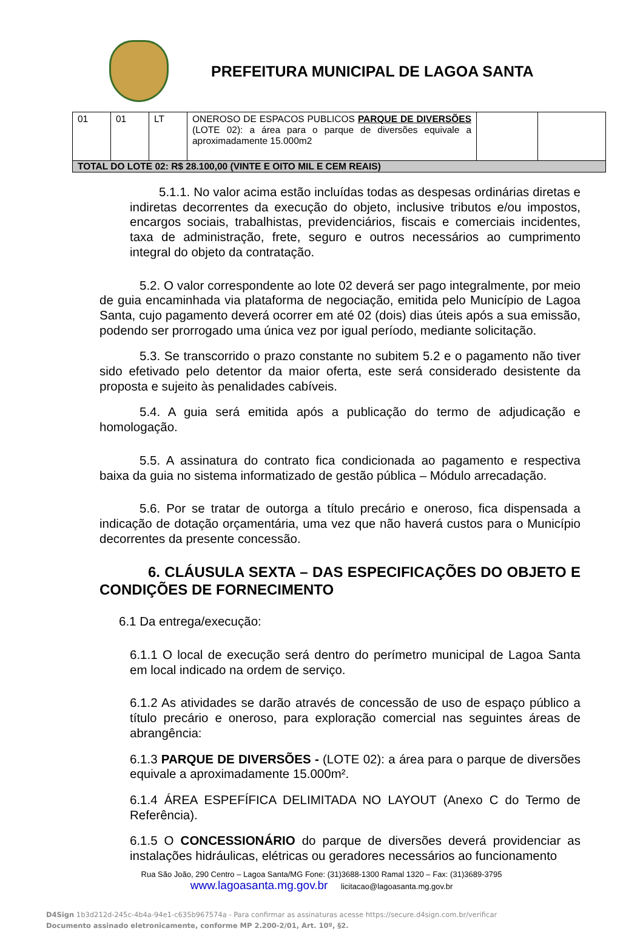PREFEITURA MUNICIPAL DE LAGOA SANTA
| 01 | 01 | LT | ONEROSO DE ESPACOS PUBLICOS PARQUE DE DIVERSÕES (LOTE 02): a área para o parque de diversões equivale a aproximadamente 15.000m2 | | |
| TOTAL DO LOTE 02: R$ 28.100,00 (VINTE E OITO MIL E CEM REAIS) | | | | | |
5.1.1. No valor acima estão incluídas todas as despesas ordinárias diretas e indiretas decorrentes da execução do objeto, inclusive tributos e/ou impostos, encargos sociais, trabalhistas, previdenciários, fiscais e comerciais incidentes, taxa de administração, frete, seguro e outros necessários ao cumprimento integral do objeto da contratação.
5.2. O valor correspondente ao lote 02 deverá ser pago integralmente, por meio de guia encaminhada via plataforma de negociação, emitida pelo Município de Lagoa Santa, cujo pagamento deverá ocorrer em até 02 (dois) dias úteis após a sua emissão, podendo ser prorrogado uma única vez por igual período, mediante solicitação.
5.3. Se transcorrido o prazo constante no subitem 5.2 e o pagamento não tiver sido efetivado pelo detentor da maior oferta, este será considerado desistente da proposta e sujeito às penalidades cabíveis.
5.4. A guia será emitida após a publicação do termo de adjudicação e homologação.
5.5. A assinatura do contrato fica condicionada ao pagamento e respectiva baixa da guia no sistema informatizado de gestão pública – Módulo arrecadação.
5.6. Por se tratar de outorga a título precário e oneroso, fica dispensada a indicação de dotação orçamentária, uma vez que não haverá custos para o Município decorrentes da presente concessão.
6. CLÁUSULA SEXTA – DAS ESPECIFICAÇÕES DO OBJETO E CONDIÇÕES DE FORNECIMENTO
6.1 Da entrega/execução:
6.1.1 O local de execução será dentro do perímetro municipal de Lagoa Santa em local indicado na ordem de serviço.
6.1.2 As atividades se darão através de concessão de uso de espaço público a título precário e oneroso, para exploração comercial nas seguintes áreas de abrangência:
6.1.3 PARQUE DE DIVERSÕES - (LOTE 02): a área para o parque de diversões equivale a aproximadamente 15.000m².
6.1.4 ÁREA ESPEFÍFICA DELIMITADA NO LAYOUT (Anexo C do Termo de Referência).
6.1.5 O CONCESSIONÁRIO do parque de diversões deverá providenciar as instalações hidráulicas, elétricas ou geradores necessários ao funcionamento
Rua São João, 290 Centro – Lagoa Santa/MG Fone: (31)3688-1300 Ramal 1320 – Fax: (31)3689-3795
www.lagoasanta.mg.gov.br licitacao@lagoasanta.mg.gov.br
D4Sign 1b3d212d-245c-4b4a-94e1-c635b967574a - Para confirmar as assinaturas acesse https://secure.d4sign.com.br/verificar
Documento assinado eletronicamente, conforme MP 2.200-2/01, Art. 10º, §2.